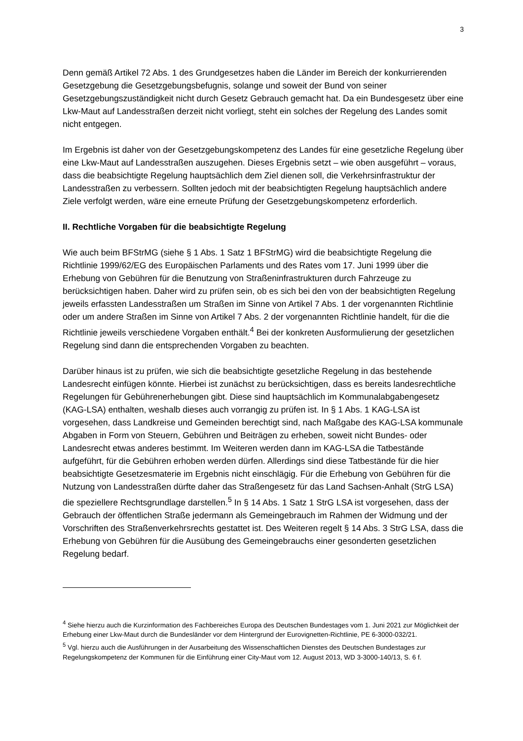3
Denn gemäß Artikel 72 Abs. 1 des Grundgesetzes haben die Länder im Bereich der konkurrierenden Gesetzgebung die Gesetzgebungsbefugnis, solange und soweit der Bund von seiner Gesetzgebungszuständigkeit nicht durch Gesetz Gebrauch gemacht hat. Da ein Bundesgesetz über eine Lkw-Maut auf Landesstraßen derzeit nicht vorliegt, steht ein solches der Regelung des Landes somit nicht entgegen.
Im Ergebnis ist daher von der Gesetzgebungskompetenz des Landes für eine gesetzliche Regelung über eine Lkw-Maut auf Landesstraßen auszugehen. Dieses Ergebnis setzt – wie oben ausgeführt – voraus, dass die beabsichtigte Regelung hauptsächlich dem Ziel dienen soll, die Verkehrsinfrastruktur der Landesstraßen zu verbessern. Sollten jedoch mit der beabsichtigten Regelung hauptsächlich andere Ziele verfolgt werden, wäre eine erneute Prüfung der Gesetzgebungskompetenz erforderlich.
II. Rechtliche Vorgaben für die beabsichtigte Regelung
Wie auch beim BFStrMG (siehe § 1 Abs. 1 Satz 1 BFStrMG) wird die beabsichtigte Regelung die Richtlinie 1999/62/EG des Europäischen Parlaments und des Rates vom 17. Juni 1999 über die Erhebung von Gebühren für die Benutzung von Straßeninfrastrukturen durch Fahrzeuge zu berücksichtigen haben. Daher wird zu prüfen sein, ob es sich bei den von der beabsichtigten Regelung jeweils erfassten Landesstraßen um Straßen im Sinne von Artikel 7 Abs. 1 der vorgenannten Richtlinie oder um andere Straßen im Sinne von Artikel 7 Abs. 2 der vorgenannten Richtlinie handelt, für die die Richtlinie jeweils verschiedene Vorgaben enthält.<sup>4</sup> Bei der konkreten Ausformulierung der gesetzlichen Regelung sind dann die entsprechenden Vorgaben zu beachten.
Darüber hinaus ist zu prüfen, wie sich die beabsichtigte gesetzliche Regelung in das bestehende Landesrecht einfügen könnte. Hierbei ist zunächst zu berücksichtigen, dass es bereits landesrechtliche Regelungen für Gebührenerhebungen gibt. Diese sind hauptsächlich im Kommunalabgabengesetz (KAG-LSA) enthalten, weshalb dieses auch vorrangig zu prüfen ist. In § 1 Abs. 1 KAG-LSA ist vorgesehen, dass Landkreise und Gemeinden berechtigt sind, nach Maßgabe des KAG-LSA kommunale Abgaben in Form von Steuern, Gebühren und Beiträgen zu erheben, soweit nicht Bundes- oder Landesrecht etwas anderes bestimmt. Im Weiteren werden dann im KAG-LSA die Tatbestände aufgeführt, für die Gebühren erhoben werden dürfen. Allerdings sind diese Tatbestände für die hier beabsichtigte Gesetzesmaterie im Ergebnis nicht einschlägig. Für die Erhebung von Gebühren für die Nutzung von Landesstraßen dürfte daher das Straßengesetz für das Land Sachsen-Anhalt (StrG LSA) die speziellere Rechtsgrundlage darstellen.<sup>5</sup> In § 14 Abs. 1 Satz 1 StrG LSA ist vorgesehen, dass der Gebrauch der öffentlichen Straße jedermann als Gemeingebrauch im Rahmen der Widmung und der Vorschriften des Straßenverkehrsrechts gestattet ist. Des Weiteren regelt § 14 Abs. 3 StrG LSA, dass die Erhebung von Gebühren für die Ausübung des Gemeingebrauchs einer gesonderten gesetzlichen Regelung bedarf.
<sup>4</sup> Siehe hierzu auch die Kurzinformation des Fachbereiches Europa des Deutschen Bundestages vom 1. Juni 2021 zur Möglichkeit der Erhebung einer Lkw-Maut durch die Bundesländer vor dem Hintergrund der Eurovignetten-Richtlinie, PE 6-3000-032/21.
<sup>5</sup> Vgl. hierzu auch die Ausführungen in der Ausarbeitung des Wissenschaftlichen Dienstes des Deutschen Bundestages zur Regelungskompetenz der Kommunen für die Einführung einer City-Maut vom 12. August 2013, WD 3-3000-140/13, S. 6 f.